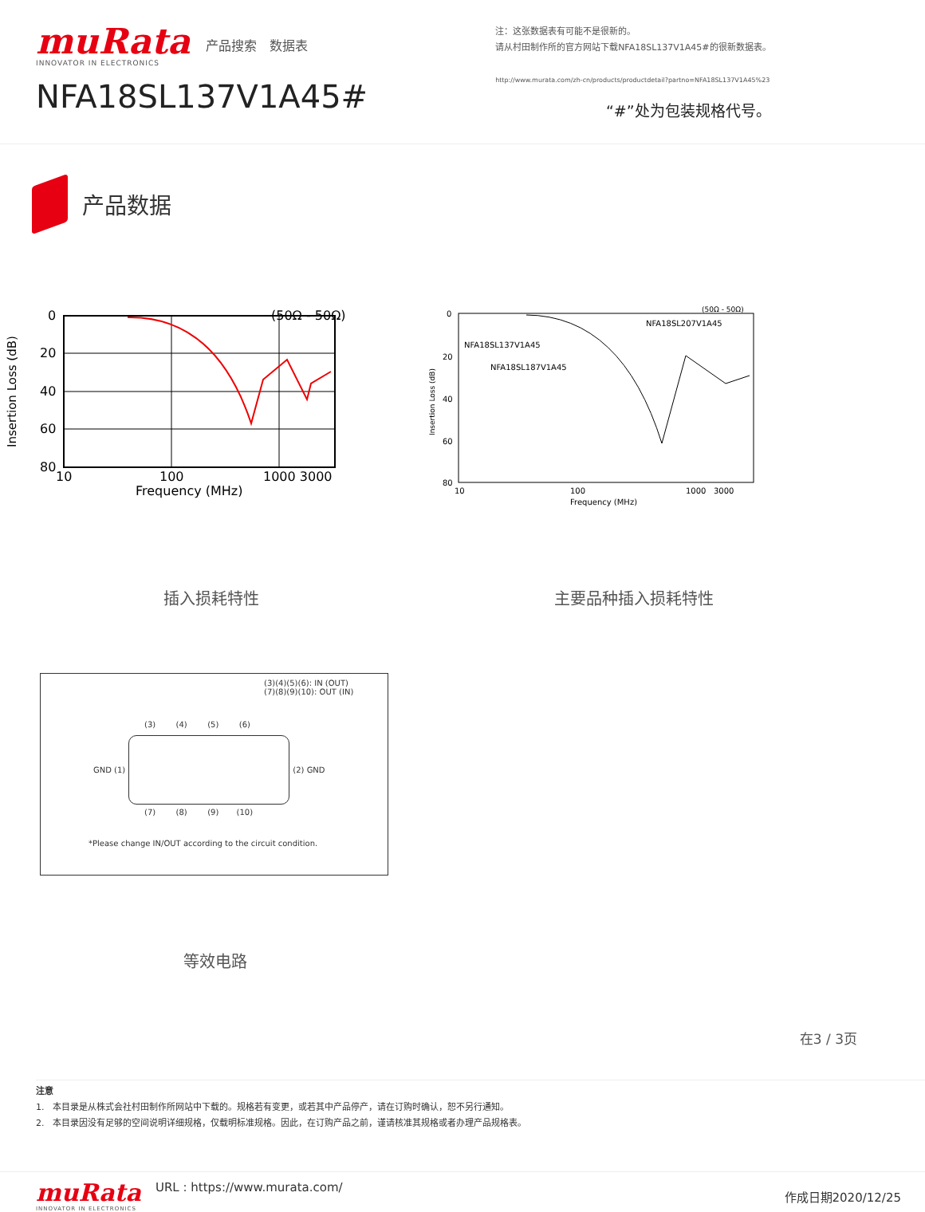muRata
INNOVATOR IN ELECTRONICS
产品搜索 数据表
NFA18SL137V1A45#
注：这张数据表有可能不是很新的。
请从村田制作所的官方网站下载NFA18SL137V1A45#的很新数据表。
http://www.murata.com/zh-cn/products/productdetail?partno=NFA18SL137V1A45%23
“#”处为包装规格代号。
产品数据
(50Ω - 50Ω)
0
20
40
60
80
10
100
1000 3000
Frequency (MHz)
Insertion Loss (dB)
插入损耗特性
(50Ω - 50Ω)
NFA18SL207V1A45
NFA18SL137V1A45
NFA18SL187V1A45
0
20
40
60
80
10
100
1000 3000
Frequency (MHz)
Insertion Loss (dB)
主要品种插入损耗特性
(3)(4)(5)(6): IN (OUT)
(7)(8)(9)(10): OUT (IN)
(3) (4) (5) (6)
GND (1) (2) GND
(7) (8) (9) (10)
*Please change IN/OUT according to the circuit condition.
等效电路
在3 / 3页
注意
1. 本目录是从株式会社村田制作所网站中下载的。规格若有变更，或若其中产品停产，请在订购时确认，恕不另行通知。
2. 本目录因没有足够的空间说明详细规格，仅载明标准规格。因此，在订购产品之前，谨请核准其规格或者办理产品规格表。
muRata
INNOVATOR IN ELECTRONICS
URL : https://www.murata.com/
作成日期2020/12/25